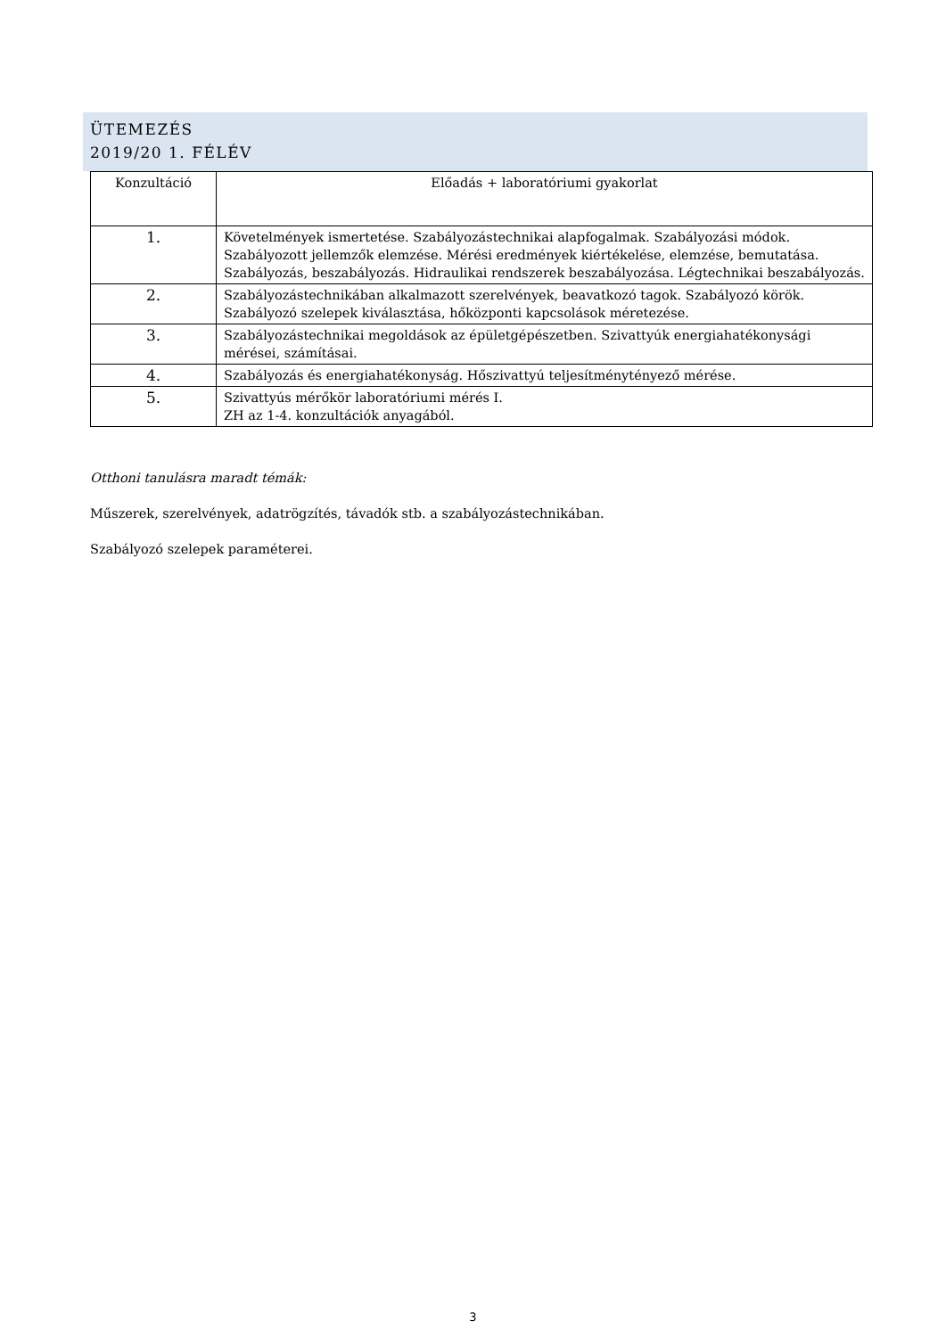ÜTEMEZÉS
2019/20 1. FÉLÉV
| Konzultáció | Előadás + laboratóriumi gyakorlat |
| --- | --- |
| 1. | Követelmények ismertetése. Szabályozástechnikai alapfogalmak. Szabályozási módok. Szabályozott jellemzők elemzése. Mérési eredmények kiértékelése, elemzése, bemutatása. Szabályozás, beszabályozás. Hidraulikai rendszerek beszabályozása. Légtechnikai beszabályozás. |
| 2. | Szabályozástechnikában alkalmazott szerelvények, beavatkozó tagok. Szabályozó körök. Szabályozó szelepek kiválasztása, hőközponti kapcsolások méretezése. |
| 3. | Szabályozástechnikai megoldások az épületgépészetben. Szivattyúk energiahatékonysági mérései, számításai. |
| 4. | Szabályozás és energiahatékonyság. Hőszivattyú teljesítménytényező mérése. |
| 5. | Szivattyús mérőkör laboratóriumi mérés I. ZH az 1-4. konzultációk anyagából. |
Otthoni tanulásra maradt témák:
Műszerek, szerelvények, adatrögzítés, távadók stb. a szabályozástechnikában.
Szabályozó szelepek paraméterei.
3